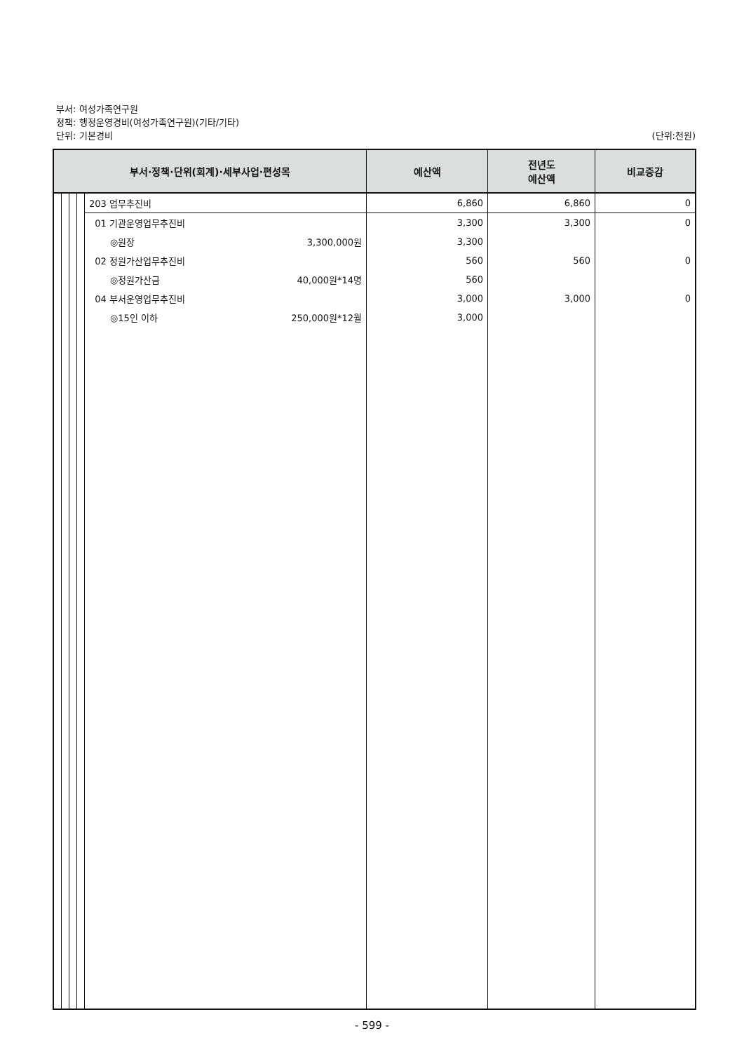부서: 여성가족연구원
정책: 행정운영경비(여성가족연구원)(기타/기타)
단위: 기본경비
(단위:천원)
| 부서·정책·단위(회계)·세부사업·편성목 | | | | | 예산액 | 전년도 예산액 | 비교증감 |
| --- | --- | --- | --- | --- | --- | --- | --- |
| | | | | 203 업무추진비 | 6,860 | 6,860 | 0 |
| | | | | 01 기관운영업무추진비 | 3,300 | 3,300 | 0 |
| | | | | ◎원장 3,300,000원 | 3,300 | | |
| | | | | 02 정원가산업무추진비 | 560 | 560 | 0 |
| | | | | ◎정원가산금 40,000원*14명 | 560 | | |
| | | | | 04 부서운영업무추진비 | 3,000 | 3,000 | 0 |
| | | | | ◎15인 이하 250,000원*12월 | 3,000 | | |
- 599 -